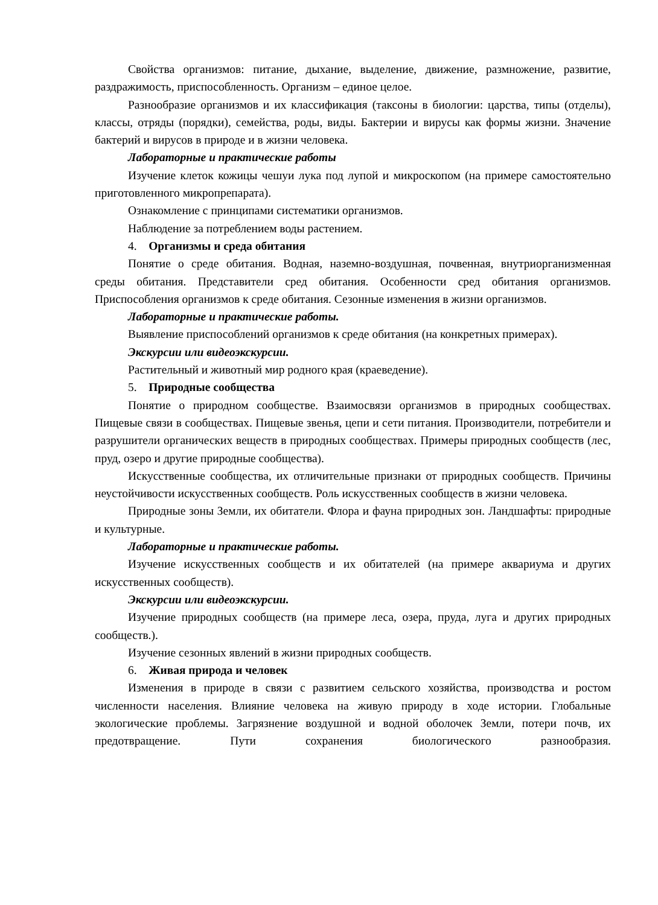Свойства организмов: питание, дыхание, выделение, движение, размножение, развитие, раздражимость, приспособленность. Организм – единое целое.
Разнообразие организмов и их классификация (таксоны в биологии: царства, типы (отделы), классы, отряды (порядки), семейства, роды, виды. Бактерии и вирусы как формы жизни. Значение бактерий и вирусов в природе и в жизни человека.
Лабораторные и практические работы
Изучение клеток кожицы чешуи лука под лупой и микроскопом (на примере самостоятельно приготовленного микропрепарата).
Ознакомление с принципами систематики организмов.
Наблюдение за потреблением воды растением.
4. Организмы и среда обитания
Понятие о среде обитания. Водная, наземно-воздушная, почвенная, внутриорганизменная среды обитания. Представители сред обитания. Особенности сред обитания организмов. Приспособления организмов к среде обитания. Сезонные изменения в жизни организмов.
Лабораторные и практические работы.
Выявление приспособлений организмов к среде обитания (на конкретных примерах).
Экскурсии или видеоэкскурсии.
Растительный и животный мир родного края (краеведение).
5. Природные сообщества
Понятие о природном сообществе. Взаимосвязи организмов в природных сообществах. Пищевые связи в сообществах. Пищевые звенья, цепи и сети питания. Производители, потребители и разрушители органических веществ в природных сообществах. Примеры природных сообществ (лес, пруд, озеро и другие природные сообщества).
Искусственные сообщества, их отличительные признаки от природных сообществ. Причины неустойчивости искусственных сообществ. Роль искусственных сообществ в жизни человека.
Природные зоны Земли, их обитатели. Флора и фауна природных зон. Ландшафты: природные и культурные.
Лабораторные и практические работы.
Изучение искусственных сообществ и их обитателей (на примере аквариума и других искусственных сообществ).
Экскурсии или видеоэкскурсии.
Изучение природных сообществ (на примере леса, озера, пруда, луга и других природных сообществ.).
Изучение сезонных явлений в жизни природных сообществ.
6. Живая природа и человек
Изменения в природе в связи с развитием сельского хозяйства, производства и ростом численности населения. Влияние человека на живую природу в ходе истории. Глобальные экологические проблемы. Загрязнение воздушной и водной оболочек Земли, потери почв, их предотвращение. Пути сохранения биологического разнообразия.